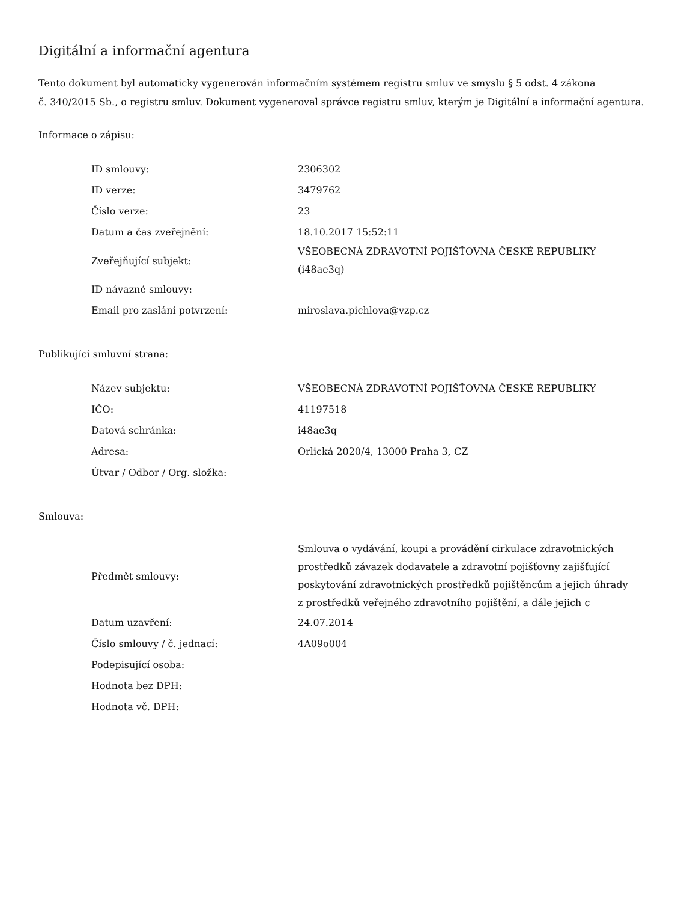Digitální a informační agentura
Tento dokument byl automaticky vygenerován informačním systémem registru smluv ve smyslu § 5 odst. 4 zákona
č. 340/2015 Sb., o registru smluv. Dokument vygeneroval správce registru smluv, kterým je Digitální a informační agentura.
Informace o zápisu:
| ID smlouvy: | 2306302 |
| ID verze: | 3479762 |
| Číslo verze: | 23 |
| Datum a čas zveřejnění: | 18.10.2017 15:52:11 |
| Zveřejňující subjekt: | VŠEOBECNÁ ZDRAVOTNÍ POJIŠŤOVNA ČESKÉ REPUBLIKY (i48ae3q) |
| ID návazné smlouvy: | |
| Email pro zaslání potvrzení: | miroslava.pichlova@vzp.cz |
Publikující smluvní strana:
| Název subjektu: | VŠEOBECNÁ ZDRAVOTNÍ POJIŠŤOVNA ČESKÉ REPUBLIKY |
| IČO: | 41197518 |
| Datová schránka: | i48ae3q |
| Adresa: | Orlická 2020/4, 13000 Praha 3, CZ |
| Útvar / Odbor / Org. složka: | |
Smlouva:
| Předmět smlouvy: | Smlouva o vydávání, koupi a provádění cirkulace zdravotnických prostředků závazek dodavatele a zdravotní pojišťovny zajišťující poskytování zdravotnických prostředků pojištěncům a jejich úhrady z prostředků veřejného zdravotního pojištění, a dále jejich c |
| Datum uzavření: | 24.07.2014 |
| Číslo smlouvy / č. jednací: | 4A09o004 |
| Podepisující osoba: | |
| Hodnota bez DPH: | |
| Hodnota vč. DPH: | |